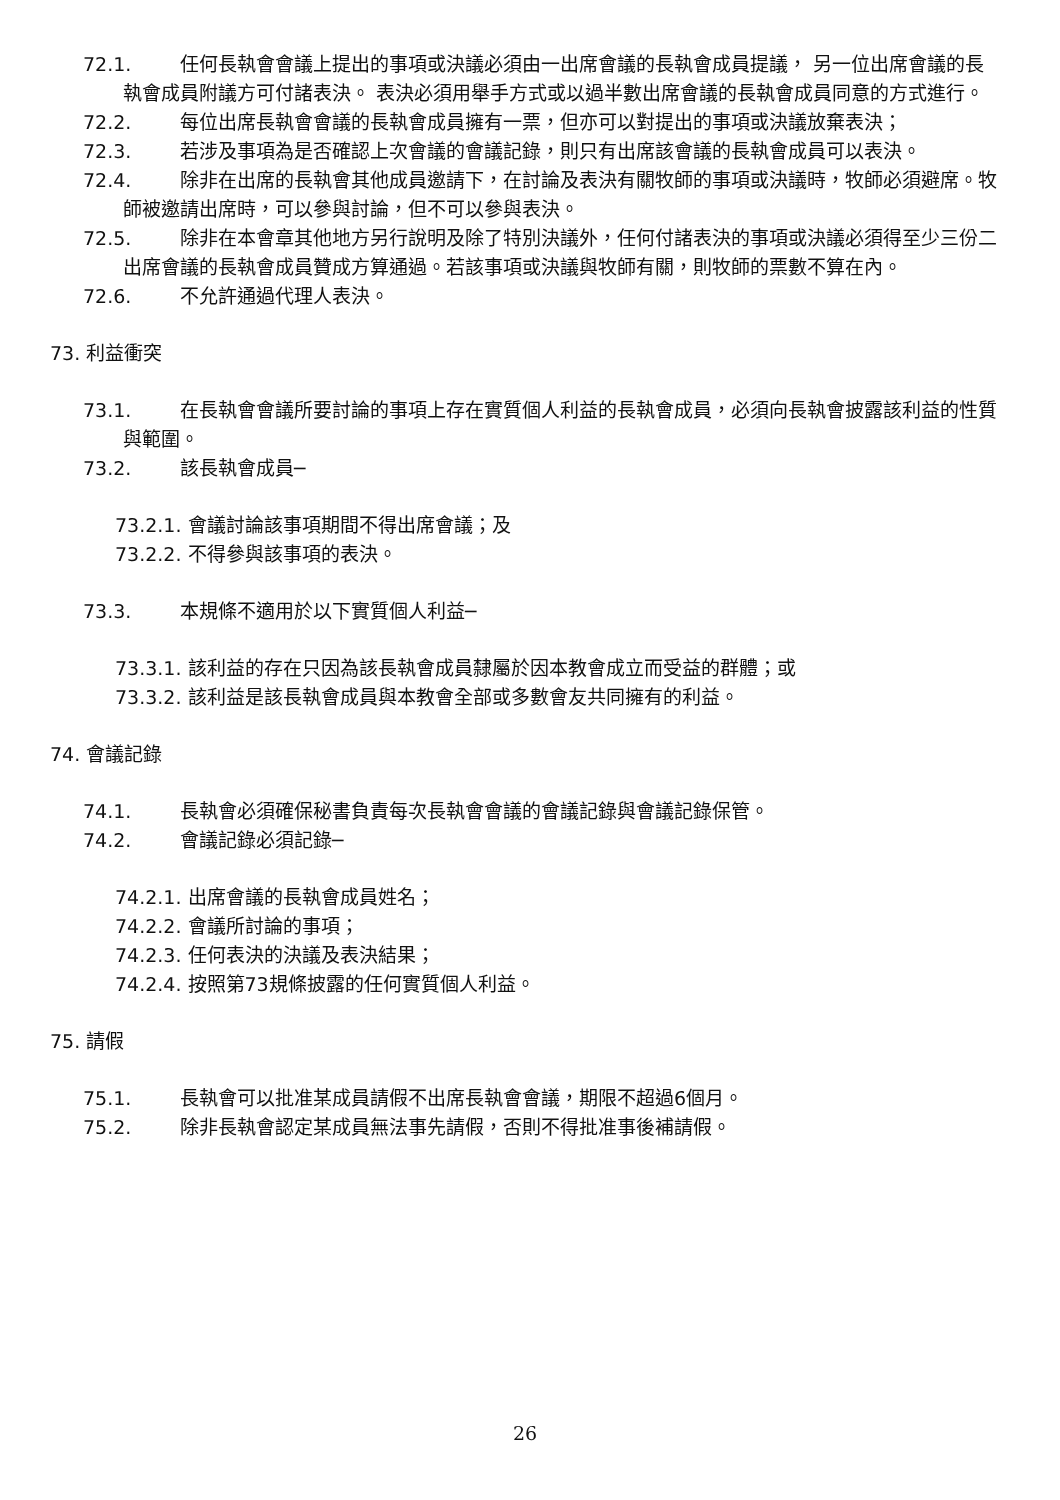72.1. 任何長執會會議上提出的事項或決議必須由一出席會議的長執會成員提議， 另一位出席會議的長執會成員附議方可付諸表決。 表決必須用舉手方式或以過半數出席會議的長執會成員同意的方式進行。
72.2. 每位出席長執會會議的長執會成員擁有一票，但亦可以對提出的事項或決議放棄表決；
72.3. 若涉及事項為是否確認上次會議的會議記錄，則只有出席該會議的長執會成員可以表決。
72.4. 除非在出席的長執會其他成員邀請下，在討論及表決有關牧師的事項或決議時，牧師必須避席。牧師被邀請出席時，可以參與討論，但不可以參與表決。
72.5. 除非在本會章其他地方另行說明及除了特別決議外，任何付諸表決的事項或決議必須得至少三份二出席會議的長執會成員贊成方算通過。若該事項或決議與牧師有關，則牧師的票數不算在內。
72.6. 不允許通過代理人表決。
73. 利益衝突
73.1. 在長執會會議所要討論的事項上存在實質個人利益的長執會成員，必須向長執會披露該利益的性質與範圍。
73.2. 該長執會成員─
73.2.1. 會議討論該事項期間不得出席會議；及
73.2.2. 不得參與該事項的表決。
73.3. 本規條不適用於以下實質個人利益─
73.3.1. 該利益的存在只因為該長執會成員隸屬於因本教會成立而受益的群體；或
73.3.2. 該利益是該長執會成員與本教會全部或多數會友共同擁有的利益。
74. 會議記錄
74.1. 長執會必須確保秘書負責每次長執會會議的會議記錄與會議記錄保管。
74.2. 會議記錄必須記錄─
74.2.1. 出席會議的長執會成員姓名；
74.2.2. 會議所討論的事項；
74.2.3. 任何表決的決議及表決結果；
74.2.4. 按照第73規條披露的任何實質個人利益。
75. 請假
75.1. 長執會可以批准某成員請假不出席長執會會議，期限不超過6個月。
75.2. 除非長執會認定某成員無法事先請假，否則不得批准事後補請假。
26